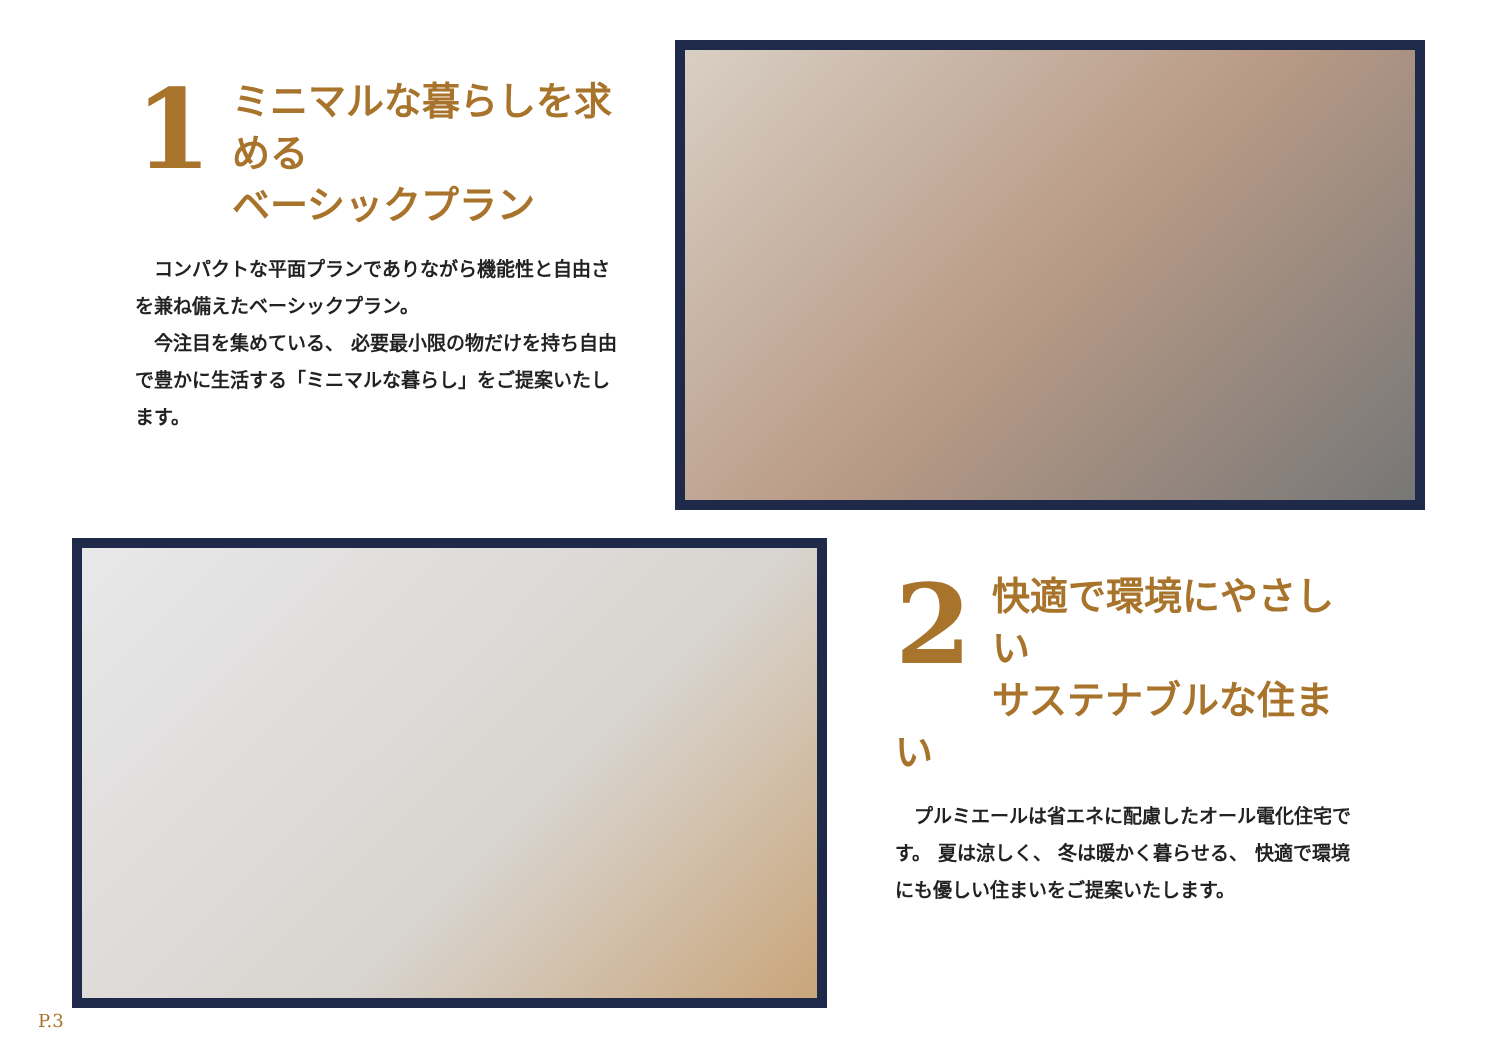1
ミニマルな暮らしを求める
ベーシックプラン
　コンパクトな平面プランでありながら機能性と自由さを兼ね備えたベーシックプラン。
　今注目を集めている、 必要最小限の物だけを持ち自由で豊かに生活する「ミニマルな暮らし」をご提案いたします。
2
快適で環境にやさしい
サステナブルな住まい
　プルミエールは省エネに配慮したオール電化住宅です。 夏は涼しく、 冬は暖かく暮らせる、 快適で環境にも優しい住まいをご提案いたします。
P.3